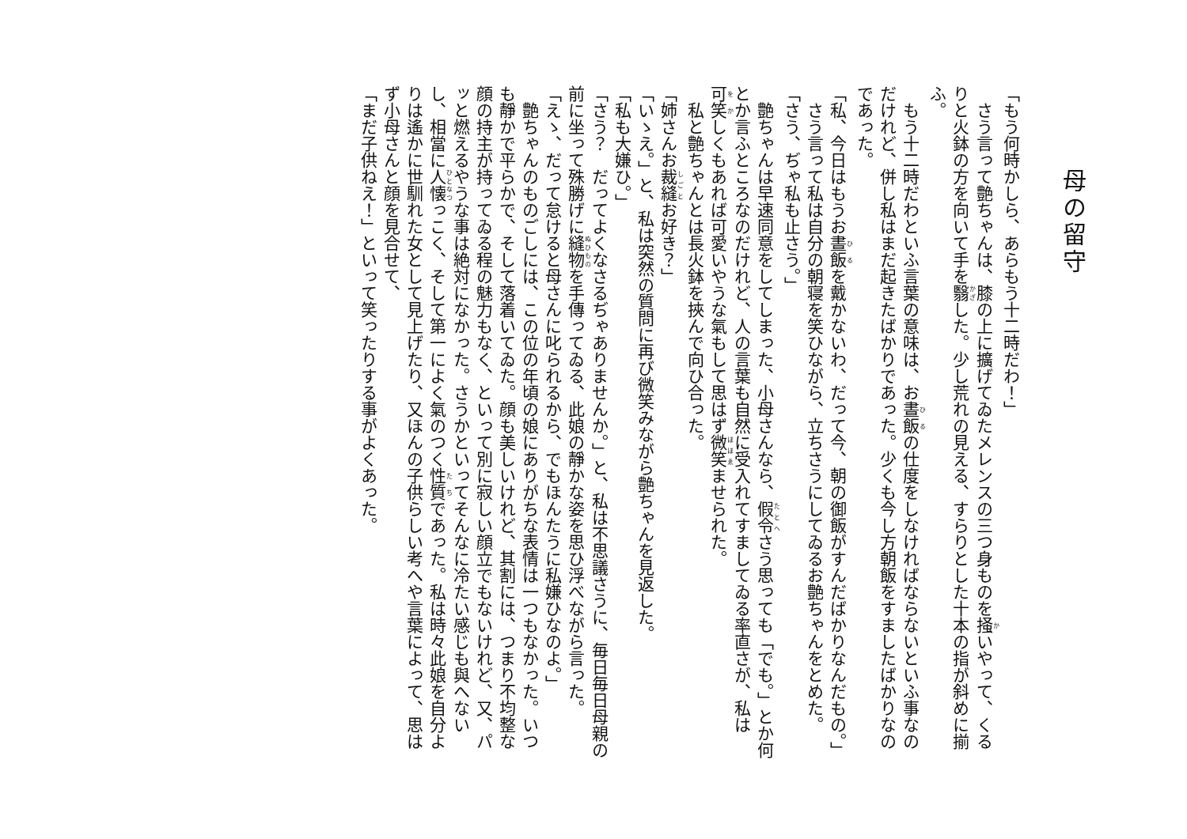母の留守
「もう何時かしら、あらもう十二時だわ！」
さう言って艶ちゃんは、膝の上に擴げてゐたメレンスの三つ身ものを掻いやって、くるりと火鉢の方を向いて手を翳した。少し荒れの見える、すらりとした十本の指が斜めに揃ふ。
もう十二時だわといふ言葉の意味は、お晝飯の仕度をしなければならないといふ事なのだけれど、併し私はまだ起きたばかりであった。少くも今し方朝飯をすましたばかりなのであった。
「私、今日はもうお晝飯を戴かないわ、だって今、朝の御飯がすんだばかりなんだもの。」
さう言って私は自分の朝寝を笑ひながら、立ちさうにしてゐるお艶ちゃんをとめた。
「さう、ぢゃ私も止さう。」
艶ちゃんは早速同意をしてしまった、小母さんなら、假令さう思っても「でも。」とか何とか言ふところなのだけれど、人の言葉も自然に受入れてすましてゐる率直さが、私は可笑しくもあれば可愛いやうな氣もして思はず微笑ませられた。
私と艶ちゃんとは長火鉢を挾んで向ひ合った。
「姉さんお裁縫お好き？」
「いゝえ。」と、私は突然の質問に再び微笑みながら艶ちゃんを見返した。
「私も大嫌ひ。」
「さう？　だってよくなさるぢゃありませんか。」と、私は不思議さうに、毎日毎日母親の前に坐って殊勝げに縫物を手傳ってゐる、此娘の靜かな姿を思ひ浮べながら言った。
「えゝ、だって怠けると母さんに叱られるから、でもほんたうに私嫌ひなのよ。」
艶ちゃんのものごしには、この位の年頃の娘にありがちな表情は一つもなかった。いつも靜かで平らかで、そして落着いてゐた。顔も美しいけれど、其割には、つまり不均整な顔の持主が持ってゐる程の魅力もなく、といって別に寂しい顔立でもないけれど、又、パッと燃えるやうな事は絶対になかった。さうかといってそんなに冷たい感じも與へないし、相當に人懐っこく、そして第一によく氣のつく性質であった。私は時々此娘を自分よりは遙かに世馴れた女として見上げたり、又ほんの子供らしい考へや言葉によって、思はず小母さんと顔を見合せて、
「まだ子供ねえ！」といって笑ったりする事がよくあった。